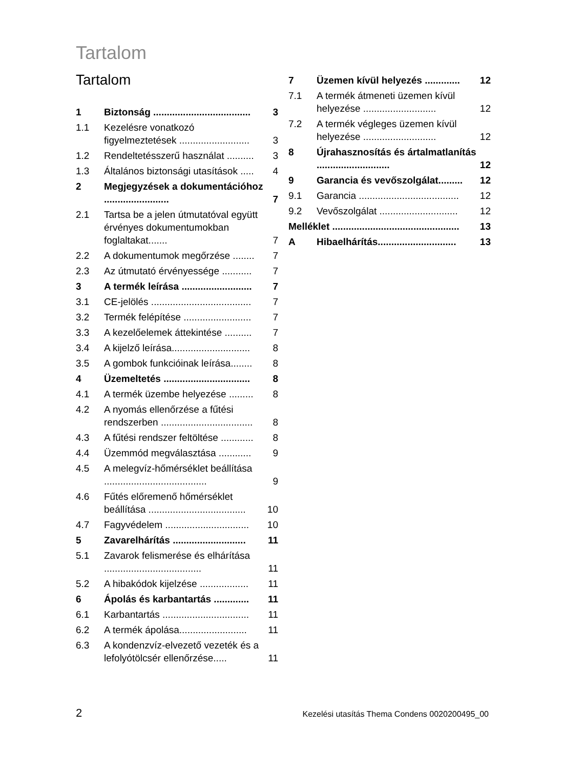Tartalom
Tartalom
1 Biztonság .................................... 3
1.1 Kezelésre vonatkozó figyelmeztetések .......................... 3
1.2 Rendeltetésszerű használat .......... 3
1.3 Általános biztonsági utasítások ..... 4
2 Megjegyzések a dokumentációhoz ........................ 7
2.1 Tartsa be a jelen útmutatóval együtt érvényes dokumentumokban foglaltakat....... 7
2.2 A dokumentumok megőrzése ........ 7
2.3 Az útmutató érvényessége ........... 7
3 A termék leírása .......................... 7
3.1 CE-jelölés ..................................... 7
3.2 Termék felépítése ......................... 7
3.3 A kezelőelemek áttekintése .......... 7
3.4 A kijelző leírása............................. 8
3.5 A gombok funkcióinak leírása........ 8
4 Üzemeltetés ................................ 8
4.1 A termék üzembe helyezése ......... 8
4.2 A nyomás ellenőrzése a fűtési rendszerben .................................. 8
4.3 A fűtési rendszer feltöltése ............ 8
4.4 Üzemmód megválasztása ............ 9
4.5 A melegvíz-hőmérséklet beállítása ...................................... 9
4.6 Fűtés előremenő hőmérséklet beállítása .................................... 10
4.7 Fagyvédelem ............................... 10
5 Zavarelhárítás ........................... 11
5.1 Zavarok felismerése és elhárítása .................................... 11
5.2 A hibakódok kijelzése .................. 11
6 Ápolás és karbantartás ............. 11
6.1 Karbantartás ................................ 11
6.2 A termék ápolása......................... 11
6.3 A kondenzvíz-elvezető vezeték és a lefolyótölcsér ellenőrzése..... 11
7 Üzemen kívül helyezés ............. 12
7.1 A termék átmeneti üzemen kívül helyezése ........................... 12
7.2 A termék végleges üzemen kívül helyezése ........................... 12
8 Újrahasznosítás és ártalmatlanítás ........................... 12
9 Garancia és vevőszolgálat......... 12
9.1 Garancia ..................................... 12
9.2 Vevőszolgálat ............................. 12
Melléklet ............................................... 13
A Hibaelhárítás............................. 13
2 Kezelési utasítás Thema Condens 0020200495_00